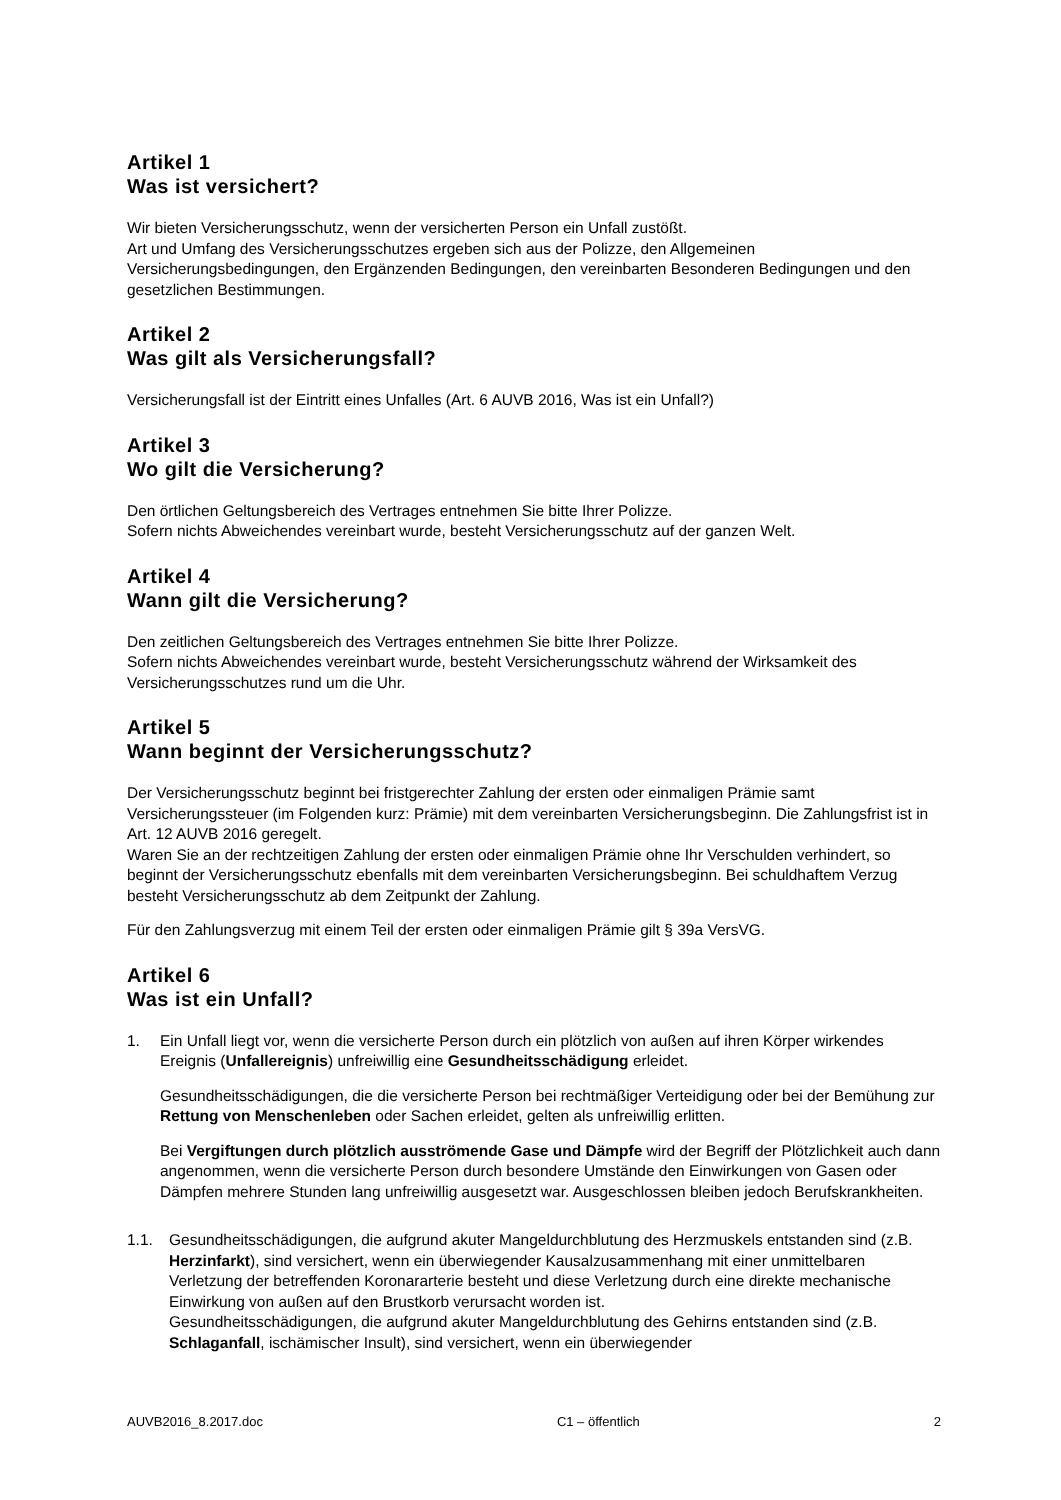Artikel 1
Was ist versichert?
Wir bieten Versicherungsschutz, wenn der versicherten Person ein Unfall zustößt.
Art und Umfang des Versicherungsschutzes ergeben sich aus der Polizze, den Allgemeinen Versicherungsbedingungen, den Ergänzenden Bedingungen, den vereinbarten Besonderen Bedingungen und den gesetzlichen Bestimmungen.
Artikel 2
Was gilt als Versicherungsfall?
Versicherungsfall ist der Eintritt eines Unfalles (Art. 6 AUVB 2016, Was ist ein Unfall?)
Artikel 3
Wo gilt die Versicherung?
Den örtlichen Geltungsbereich des Vertrages entnehmen Sie bitte Ihrer Polizze.
Sofern nichts Abweichendes vereinbart wurde, besteht Versicherungsschutz auf der ganzen Welt.
Artikel 4
Wann gilt die Versicherung?
Den zeitlichen Geltungsbereich des Vertrages entnehmen Sie bitte Ihrer Polizze.
Sofern nichts Abweichendes vereinbart wurde, besteht Versicherungsschutz während der Wirksamkeit des Versicherungsschutzes rund um die Uhr.
Artikel 5
Wann beginnt der Versicherungsschutz?
Der Versicherungsschutz beginnt bei fristgerechter Zahlung der ersten oder einmaligen Prämie samt Versicherungssteuer (im Folgenden kurz: Prämie) mit dem vereinbarten Versicherungsbeginn. Die Zahlungsfrist ist in Art. 12 AUVB 2016 geregelt.
Waren Sie an der rechtzeitigen Zahlung der ersten oder einmaligen Prämie ohne Ihr Verschulden verhindert, so beginnt der Versicherungsschutz ebenfalls mit dem vereinbarten Versicherungsbeginn. Bei schuldhaftem Verzug besteht Versicherungsschutz ab dem Zeitpunkt der Zahlung.
Für den Zahlungsverzug mit einem Teil der ersten oder einmaligen Prämie gilt § 39a VersVG.
Artikel 6
Was ist ein Unfall?
1. Ein Unfall liegt vor, wenn die versicherte Person durch ein plötzlich von außen auf ihren Körper wirkendes Ereignis (Unfallereignis) unfreiwillig eine Gesundheitsschädigung erleidet.
Gesundheitsschädigungen, die die versicherte Person bei rechtmäßiger Verteidigung oder bei der Bemühung zur Rettung von Menschenleben oder Sachen erleidet, gelten als unfreiwillig erlitten.
Bei Vergiftungen durch plötzlich ausströmende Gase und Dämpfe wird der Begriff der Plötzlichkeit auch dann angenommen, wenn die versicherte Person durch besondere Umstände den Einwirkungen von Gasen oder Dämpfen mehrere Stunden lang unfreiwillig ausgesetzt war. Ausgeschlossen bleiben jedoch Berufskrankheiten.
1.1. Gesundheitsschädigungen, die aufgrund akuter Mangeldurchblutung des Herzmuskels entstanden sind (z.B. Herzinfarkt), sind versichert, wenn ein überwiegender Kausalzusammenhang mit einer unmittelbaren Verletzung der betreffenden Koronararterie besteht und diese Verletzung durch eine direkte mechanische Einwirkung von außen auf den Brustkorb verursacht worden ist.
Gesundheitsschädigungen, die aufgrund akuter Mangeldurchblutung des Gehirns entstanden sind (z.B. Schlaganfall, ischämischer Insult), sind versichert, wenn ein überwiegender
AUVB2016_8.2017.doc C1 – öffentlich 2